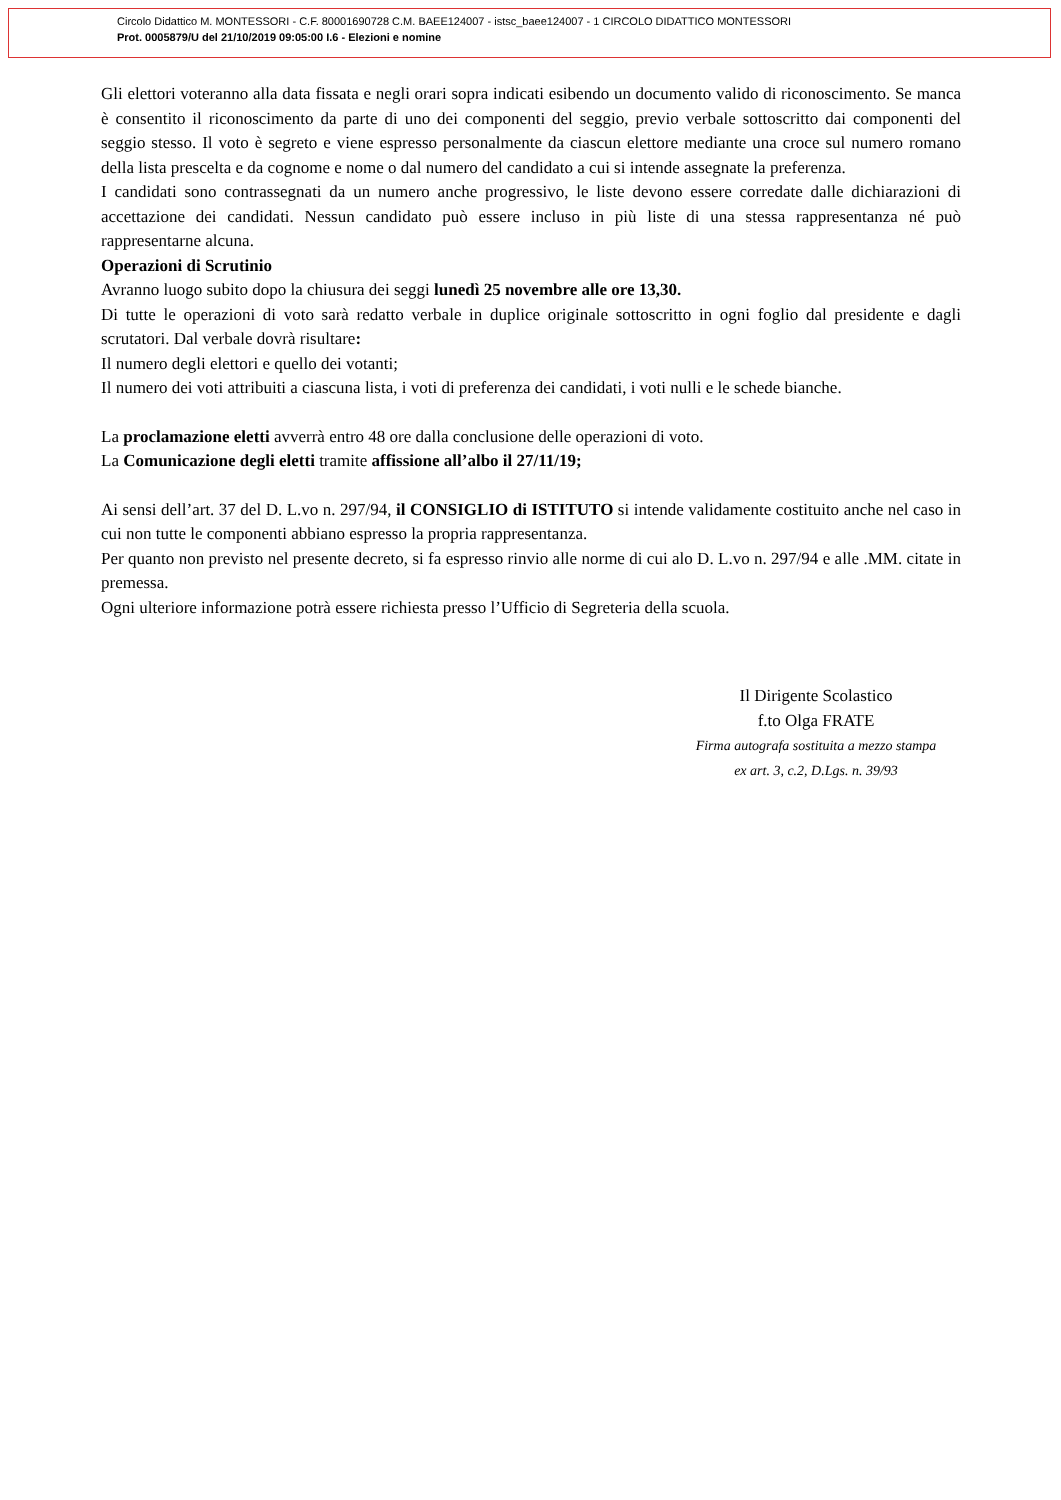Circolo Didattico M. MONTESSORI - C.F. 80001690728 C.M. BAEE124007 - istsc_baee124007 - 1 CIRCOLO DIDATTICO MONTESSORI
Prot. 0005879/U del 21/10/2019 09:05:00 I.6 - Elezioni e nomine
Gli elettori voteranno alla data fissata e negli orari sopra indicati esibendo un documento valido di riconoscimento. Se manca è consentito il riconoscimento da parte di uno dei componenti del seggio, previo verbale sottoscritto dai componenti del seggio stesso. Il voto è segreto e viene espresso personalmente da ciascun elettore mediante una croce sul numero romano della lista prescelta e da cognome e nome o dal numero del candidato a cui si intende assegnate la preferenza.
I candidati sono contrassegnati da un numero anche progressivo, le liste devono essere corredate dalle dichiarazioni di accettazione dei candidati. Nessun candidato può essere incluso in più liste di una stessa rappresentanza né può rappresentarne alcuna.
Operazioni di Scrutinio
Avranno luogo subito dopo la chiusura dei seggi lunedì 25 novembre alle ore 13,30.
Di tutte le operazioni di voto sarà redatto verbale in duplice originale sottoscritto in ogni foglio dal presidente e dagli scrutatori. Dal verbale dovrà risultare:
Il numero degli elettori e quello dei votanti;
Il numero dei voti attribuiti a ciascuna lista, i voti di preferenza dei candidati, i voti nulli e le schede bianche.
La proclamazione eletti avverrà entro 48 ore dalla conclusione delle operazioni di voto.
La Comunicazione degli eletti tramite affissione all’albo il 27/11/19;
Ai sensi dell’art. 37 del D. L.vo n. 297/94, il CONSIGLIO di ISTITUTO si intende validamente costituito anche nel caso in cui non tutte le componenti abbiano espresso la propria rappresentanza.
Per quanto non previsto nel presente decreto, si fa espresso rinvio alle norme di cui alo D. L.vo n. 297/94 e alle .MM. citate in premessa.
Ogni ulteriore informazione potrà essere richiesta presso l’Ufficio di Segreteria della scuola.
Il Dirigente Scolastico
f.to Olga FRATE
Firma autografa sostituita a mezzo stampa
ex art. 3, c.2, D.Lgs. n. 39/93